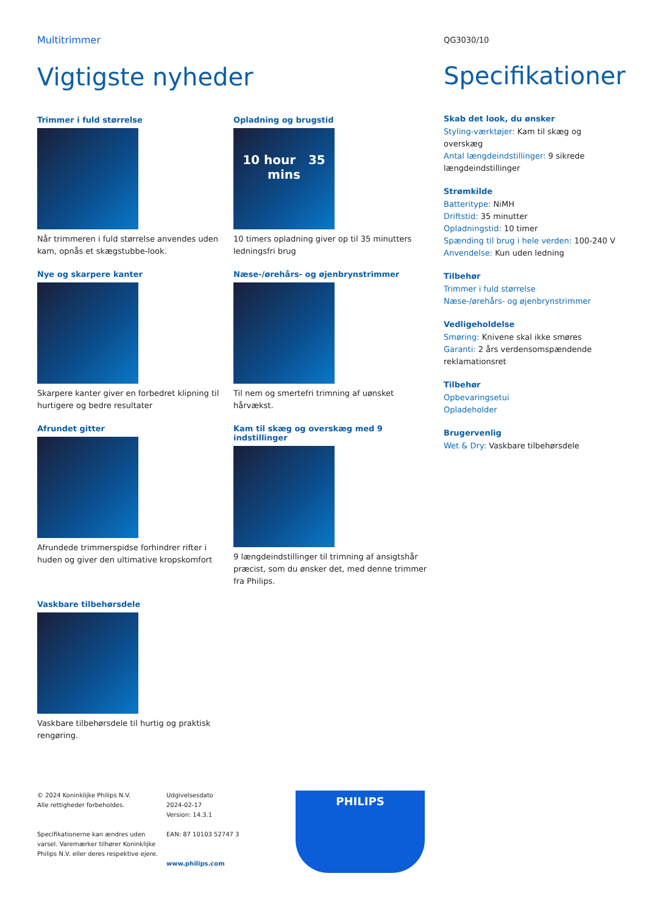Multitrimmer
Vigtigste nyheder
Trimmer i fuld størrelse
Når trimmeren i fuld størrelse anvendes uden kam, opnås et skægstubbe-look.
Opladning og brugstid
10 hour 35 mins
10 timers opladning giver op til 35 minutters ledningsfri brug
Nye og skarpere kanter
Skarpere kanter giver en forbedret klipning til hurtigere og bedre resultater
Næse-/ørehårs- og øjenbrynstrimmer
Til nem og smertefri trimning af uønsket hårvækst.
Afrundet gitter
Afrundede trimmerspidse forhindrer rifter i huden og giver den ultimative kropskomfort
Kam til skæg og overskæg med 9 indstillinger
9 længdeindstillinger til trimning af ansigtshår præcist, som du ønsker det, med denne trimmer fra Philips.
Vaskbare tilbehørsdele
Vaskbare tilbehørsdele til hurtig og praktisk rengøring.
QG3030/10
Specifikationer
Skab det look, du ønsker
Styling-værktøjer: Kam til skæg og overskæg
Antal længdeindstillinger: 9 sikrede længdeindstillinger
Strømkilde
Batteritype: NiMH
Driftstid: 35 minutter
Opladningstid: 10 timer
Spænding til brug i hele verden: 100-240 V
Anvendelse: Kun uden ledning
Tilbehør
Trimmer i fuld størrelse
Næse-/ørehårs- og øjenbrynstrimmer
Vedligeholdelse
Smøring: Knivene skal ikke smøres
Garanti: 2 års verdensomspændende reklamationsret
Tilbehør
Opbevaringsetui
Opladeholder
Brugervenlig
Wet & Dry: Vaskbare tilbehørsdele
© 2024 Koninklijke Philips N.V.
Alle rettigheder forbeholdes.
Specifikationerne kan ændres uden varsel. Varemærker tilhører Koninklijke Philips N.V. eller deres respektive ejere.
Udgivelsesdato
2024-02-17
Version: 14.3.1
EAN: 87 10103 52747 3
www.philips.com
PHILIPS